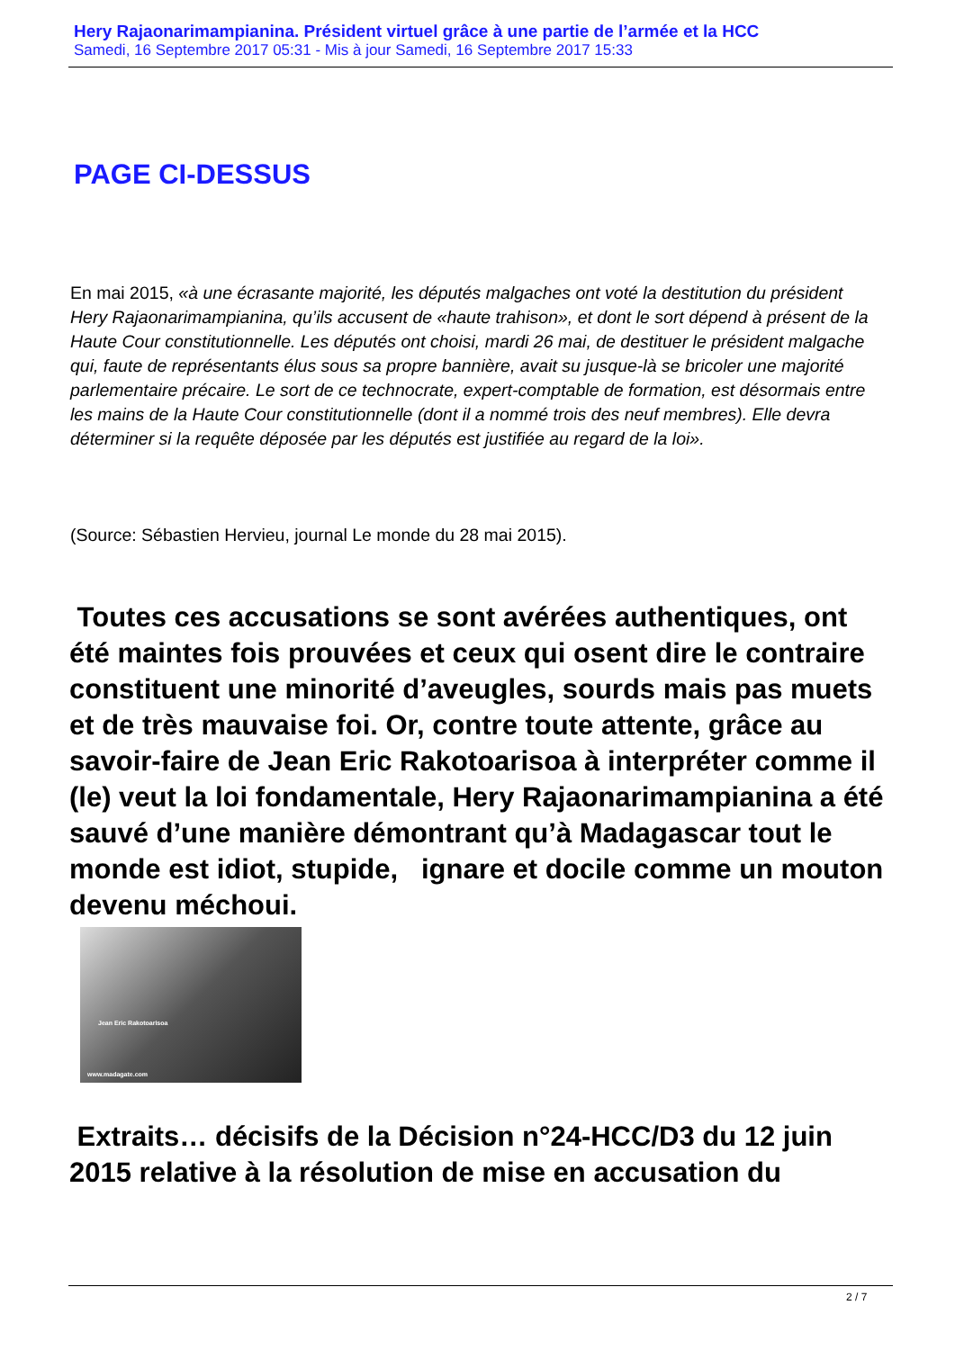Hery Rajaonarimampianina. Président virtuel grâce à une partie de l’armée et la HCC
Samedi, 16 Septembre 2017 05:31 - Mis à jour Samedi, 16 Septembre 2017 15:33
PAGE CI-DESSUS
En mai 2015, «à une écrasante majorité, les députés malgaches ont voté la destitution du président Hery Rajaonarimampianina, qu’ils accusent de «haute trahison», et dont le sort dépend à présent de la Haute Cour constitutionnelle. Les députés ont choisi, mardi 26 mai, de destituer le président malgache qui, faute de représentants élus sous sa propre bannière, avait su jusque-là se bricoler une majorité parlementaire précaire. Le sort de ce technocrate, expert-comptable de formation, est désormais entre les mains de la Haute Cour constitutionnelle (dont il a nommé trois des neuf membres). Elle devra déterminer si la requête déposée par les députés est justifiée au regard de la loi».
(Source: Sébastien Hervieu, journal Le monde du 28 mai 2015).
Toutes ces accusations se sont avérées authentiques, ont été maintes fois prouvées et ceux qui osent dire le contraire constituent une minorité d’aveugles, sourds mais pas muets et de très mauvaise foi. Or, contre toute attente, grâce au savoir-faire de Jean Eric Rakotoarisoa à interpréter comme il (le) veut la loi fondamentale, Hery Rajaonarimampianina a été sauvé d’une manière démontrant qu’à Madagascar tout le monde est idiot, stupide, ignare et docile comme un mouton devenu méchoui.
Jean Eric Rakotoarisoa
www.madagate.com
Extraits… décisifs de la Décision n°24-HCC/D3 du 12 juin 2015 relative à la résolution de mise en accusation du
2 / 7